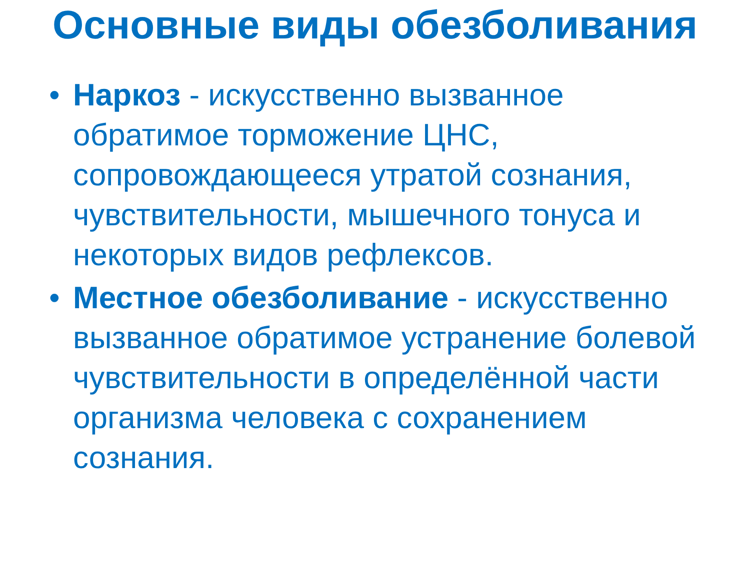Основные виды обезболивания
• Наркоз - искусственно вызванное обратимое торможение ЦНС, сопровождающееся утратой сознания, чувствительности, мышечного тонуса и некоторых видов рефлексов.
• Местное обезболивание - искусственно вызванное обратимое устранение болевой чувствительности в определённой части организма человека с сохранением сознания.